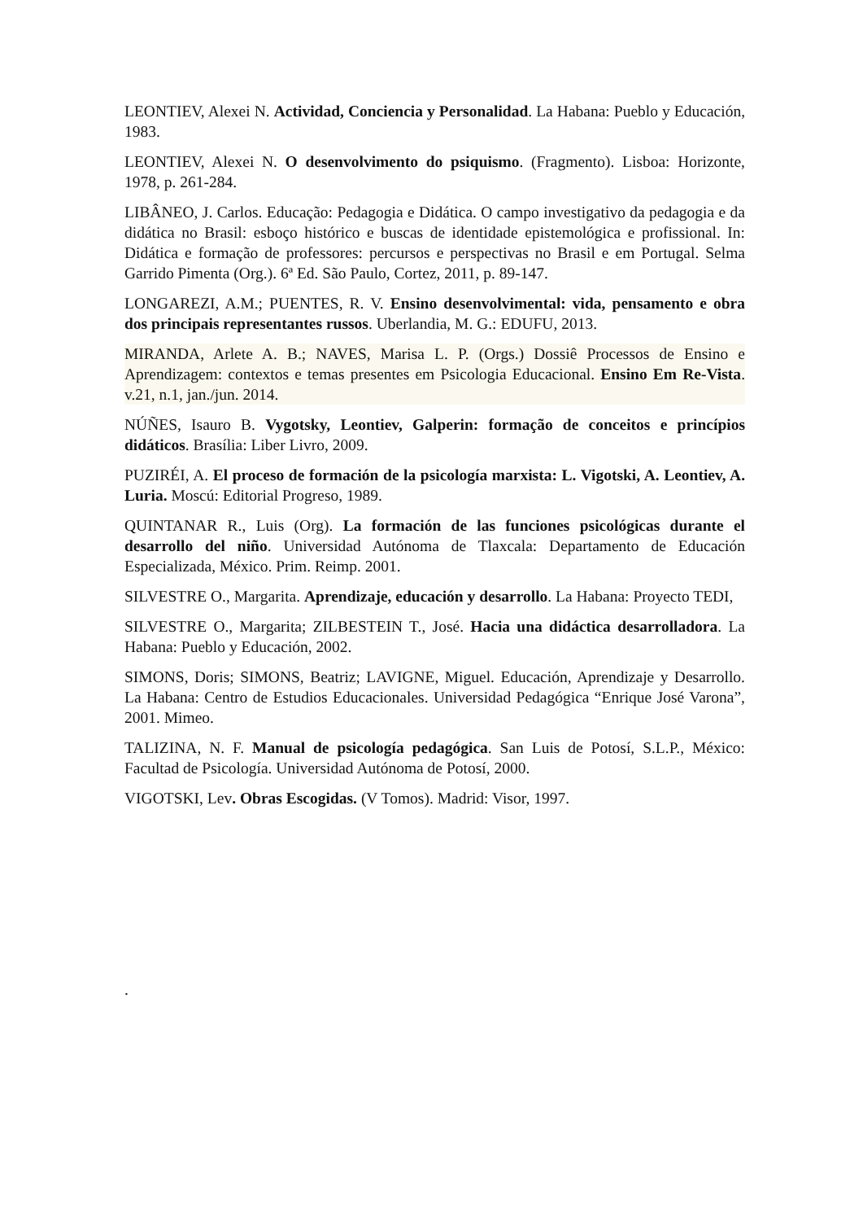LEONTIEV, Alexei N. Actividad, Conciencia y Personalidad. La Habana: Pueblo y Educación, 1983.
LEONTIEV, Alexei N. O desenvolvimento do psiquismo. (Fragmento). Lisboa: Horizonte, 1978, p. 261-284.
LIBÂNEO, J. Carlos. Educação: Pedagogia e Didática. O campo investigativo da pedagogia e da didática no Brasil: esboço histórico e buscas de identidade epistemológica e profissional. In: Didática e formação de professores: percursos e perspectivas no Brasil e em Portugal. Selma Garrido Pimenta (Org.). 6ª Ed. São Paulo, Cortez, 2011, p. 89-147.
LONGAREZI, A.M.; PUENTES, R. V. Ensino desenvolvimental: vida, pensamento e obra dos principais representantes russos. Uberlandia, M. G.: EDUFU, 2013.
MIRANDA, Arlete A. B.; NAVES, Marisa L. P. (Orgs.) Dossiê Processos de Ensino e Aprendizagem: contextos e temas presentes em Psicologia Educacional. Ensino Em Re-Vista. v.21, n.1, jan./jun. 2014.
NÚÑES, Isauro B. Vygotsky, Leontiev, Galperin: formação de conceitos e princípios didáticos. Brasília: Liber Livro, 2009.
PUZIRÉI, A. El proceso de formación de la psicología marxista: L. Vigotski, A. Leontiev, A. Luria. Moscú: Editorial Progreso, 1989.
QUINTANAR R., Luis (Org). La formación de las funciones psicológicas durante el desarrollo del niño. Universidad Autónoma de Tlaxcala: Departamento de Educación Especializada, México. Prim. Reimp. 2001.
SILVESTRE O., Margarita. Aprendizaje, educación y desarrollo. La Habana: Proyecto TEDI,
SILVESTRE O., Margarita; ZILBESTEIN T., José. Hacia una didáctica desarrolladora. La Habana: Pueblo y Educación, 2002.
SIMONS, Doris; SIMONS, Beatriz; LAVIGNE, Miguel. Educación, Aprendizaje y Desarrollo. La Habana: Centro de Estudios Educacionales. Universidad Pedagógica “Enrique José Varona”, 2001. Mimeo.
TALIZINA, N. F. Manual de psicología pedagógica. San Luis de Potosí, S.L.P., México: Facultad de Psicología. Universidad Autónoma de Potosí, 2000.
VIGOTSKI, Lev. Obras Escogidas. (V Tomos). Madrid: Visor, 1997.
.